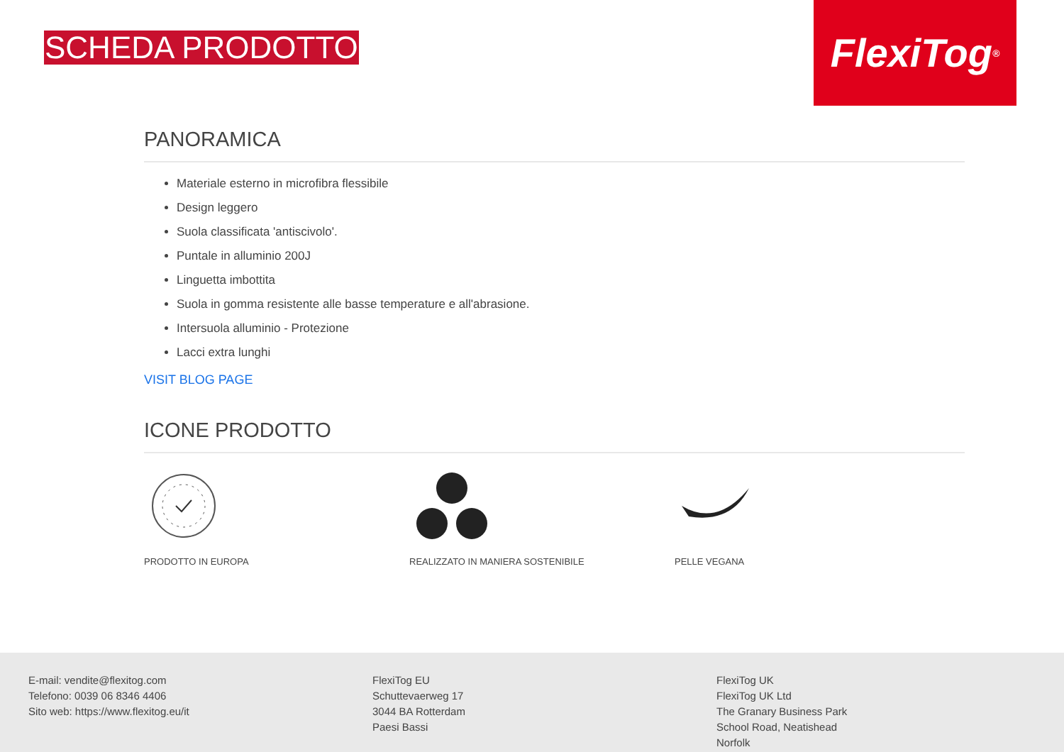SCHEDA PRODOTTO
FlexiTog<sup>®</sup>
PANORAMICA
Materiale esterno in microfibra flessibile
Design leggero
Suola classificata 'antiscivolo'.
Puntale in alluminio 200J
Linguetta imbottita
Suola in gomma resistente alle basse temperature e all'abrasione.
Intersuola alluminio - Protezione
Lacci extra lunghi
VISIT BLOG PAGE
ICONE PRODOTTO
PRODOTTO IN EUROPA
REALIZZATO IN MANIERA SOSTENIBILE
PELLE VEGANA
E-mail: vendite@flexitog.com
Telefono: 0039 06 8346 4406
Sito web: https://www.flexitog.eu/it
FlexiTog EU
Schuttevaerweg 17
3044 BA Rotterdam
Paesi Bassi
FlexiTog UK
FlexiTog UK Ltd
The Granary Business Park
School Road, Neatishead
Norfolk